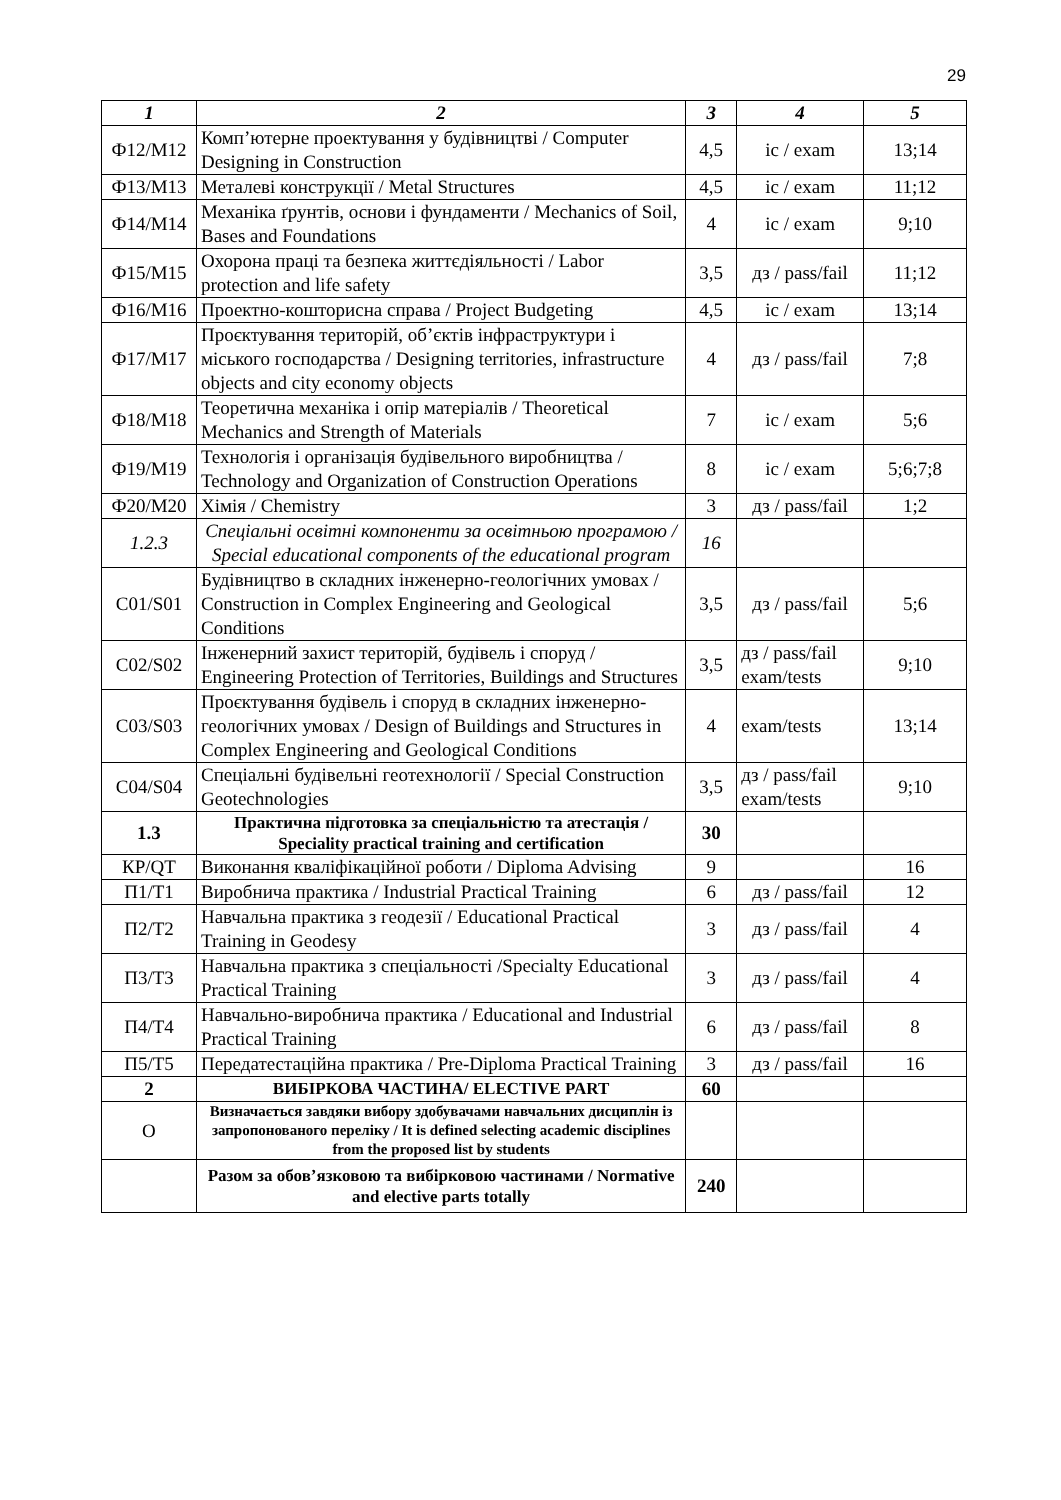29
| 1 | 2 | 3 | 4 | 5 |
| --- | --- | --- | --- | --- |
| Ф12/М12 | Комп’ютерне проектування у будівництві / Computer Designing in Construction | 4,5 | іс / exam | 13;14 |
| Ф13/М13 | Металеві конструкції / Metal Structures | 4,5 | іс / exam | 11;12 |
| Ф14/М14 | Механіка ґрунтів, основи і фундаменти / Mechanics of Soil, Bases and Foundations | 4 | іс / exam | 9;10 |
| Ф15/М15 | Охорона праці та безпека життєдіяльності / Labor protection and life safety | 3,5 | дз / pass/fail | 11;12 |
| Ф16/М16 | Проектно-кошторисна справа / Project Budgeting | 4,5 | іс / exam | 13;14 |
| Ф17/М17 | Проєктування територій, об’єктів інфраструктури і міського господарства / Designing territories, infrastructure objects and city economy objects | 4 | дз / pass/fail | 7;8 |
| Ф18/М18 | Теоретична механіка і опір матеріалів / Theoretical Mechanics and Strength of Materials | 7 | іс / exam | 5;6 |
| Ф19/М19 | Технологія і організація будівельного виробництва / Technology and Organization of Construction Operations | 8 | іс / exam | 5;6;7;8 |
| Ф20/М20 | Хімія / Chemistry | 3 | дз / pass/fail | 1;2 |
| 1.2.3 | Спеціальні освітні компоненти за освітньою програмою / Special educational components of the educational program | 16 | | |
| С01/S01 | Будівництво в складних інженерно-геологічних умовах / Construction in Complex Engineering and Geological Conditions | 3,5 | дз / pass/fail | 5;6 |
| С02/S02 | Інженерний захист територій, будівель і споруд / Engineering Protection of Territories, Buildings and Structures | 3,5 | дз / pass/fail exam/tests | 9;10 |
| С03/S03 | Проєктування будівель і споруд в складних інженерно-геологічних умовах / Design of Buildings and Structures in Complex Engineering and Geological Conditions | 4 | exam/tests | 13;14 |
| С04/S04 | Спеціальні будівельні геотехнології / Special Construction Geotechnologies | 3,5 | дз / pass/fail exam/tests | 9;10 |
| 1.3 | Практична підготовка за спеціальністю та атестація / Speciality practical training and certification | 30 | | |
| КР/QT | Виконання кваліфікаційної роботи / Diploma Advising | 9 | | 16 |
| П1/T1 | Виробнича практика / Industrial Practical Training | 6 | дз / pass/fail | 12 |
| П2/T2 | Навчальна практика з геодезії / Educational Practical Training in Geodesy | 3 | дз / pass/fail | 4 |
| П3/T3 | Навчальна практика з спеціальності /Specialty Educational Practical Training | 3 | дз / pass/fail | 4 |
| П4/T4 | Навчально-виробнича практика / Educational and Industrial Practical Training | 6 | дз / pass/fail | 8 |
| П5/T5 | Передатестаційна практика / Pre-Diploma Practical Training | 3 | дз / pass/fail | 16 |
| 2 | ВИБІРКОВА ЧАСТИНА/ ELECTIVE PART | 60 | | |
| О | Визначається завдяки вибору здобувачами навчальних дисциплін із запропонованого переліку / It is defined selecting academic disciplines from the proposed list by students | | | |
| | Разом за обов’язковою та вибірковою частинами / Normative and elective parts totally | 240 | | |